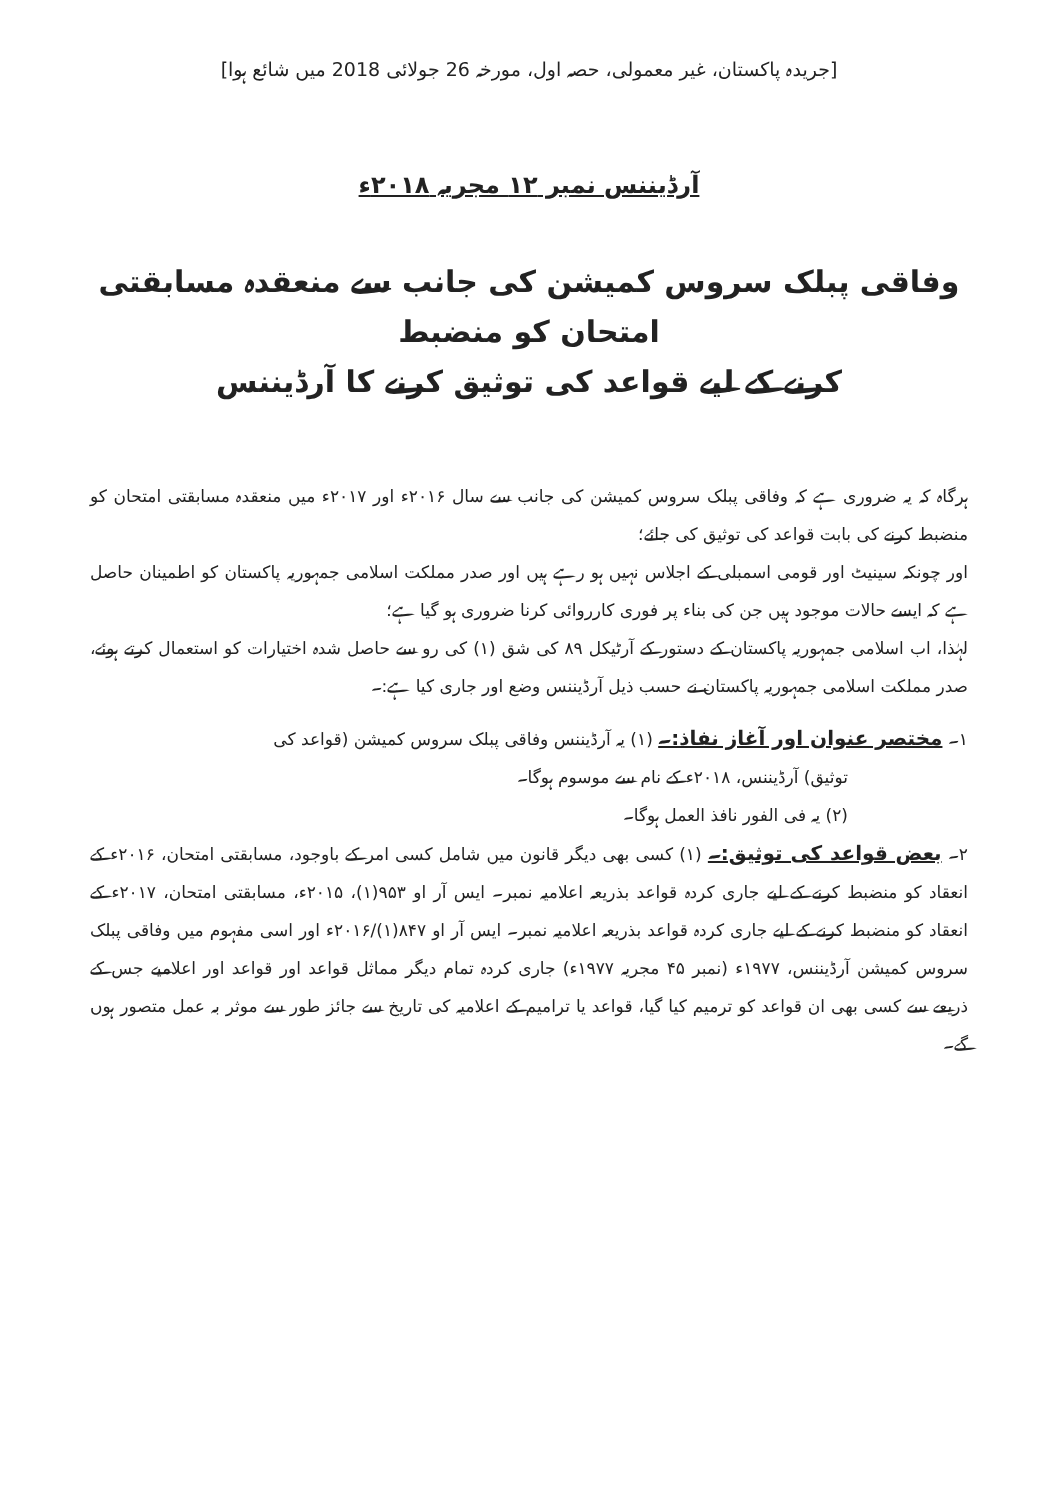[جریدہ پاکستان، غیر معمولی، حصہ اول، مورخہ 26 جولائی 2018 میں شائع ہوا]
آرڈیننس نمبر ۱۲ مجریہ ۲۰۱۸ء
وفاقی پبلک سروس کمیشن کی جانب سے منعقدہ مسابقتی امتحان کو منضبط
کرنے کے لیے قواعد کی توثیق کرنے کا آرڈیننس
ہرگاہ کہ یہ ضروری ہے کہ وفاقی پبلک سروس کمیشن کی جانب سے سال ۲۰۱۶ء اور ۲۰۱۷ء میں منعقدہ مسابقتی امتحان کو منضبط کرنے کی بابت قواعد کی توثیق کی جائے؛
اور چونکہ سینیٹ اور قومی اسمبلی کے اجلاس نہیں ہو رہے ہیں اور صدر مملکت اسلامی جمہوریہ پاکستان کو اطمینان حاصل ہے کہ ایسے حالات موجود ہیں جن کی بناء پر فوری کارروائی کرنا ضروری ہو گیا ہے؛
لہٰذا، اب اسلامی جمہوریہ پاکستان کے دستور کے آرٹیکل ۸۹ کی شق (۱) کی رو سے حاصل شدہ اختیارات کو استعمال کرتے ہوئے، صدر مملکت اسلامی جمہوریہ پاکستان نے حسب ذیل آرڈیننس وضع اور جاری کیا ہے:۔
۱۔ مختصر عنوان اور آغاز نفاذ:۔ (۱) یہ آرڈیننس وفاقی پبلک سروس کمیشن (قواعد کی
توثیق) آرڈیننس، ۲۰۱۸ء کے نام سے موسوم ہوگا۔
(۲) یہ فی الفور نافذ العمل ہوگا۔
۲۔ بعض قواعد کی توثیق:۔ (۱) کسی بھی دیگر قانون میں شامل کسی امر کے باوجود، مسابقتی امتحان، ۲۰۱۶ء کے انعقاد کو منضبط کرنے کے لیے جاری کردہ قواعد بذریعہ اعلامیہ نمبر۔ ایس آر او ۹۵۳(۱)، ۲۰۱۵ء، مسابقتی امتحان، ۲۰۱۷ء کے انعقاد کو منضبط کرنے کے لیے جاری کردہ قواعد بذریعہ اعلامیہ نمبر۔ ایس آر او ۸۴۷(۱)/۲۰۱۶ء اور اسی مفہوم میں وفاقی پبلک سروس کمیشن آرڈیننس، ۱۹۷۷ء (نمبر ۴۵ مجریہ ۱۹۷۷ء) جاری کردہ تمام دیگر مماثل قواعد اور قواعد اور اعلامیے جس کے ذریعے سے کسی بھی ان قواعد کو ترمیم کیا گیا، قواعد یا ترامیم کے اعلامیہ کی تاریخ سے جائز طور سے موثر بہ عمل متصور ہوں گے۔